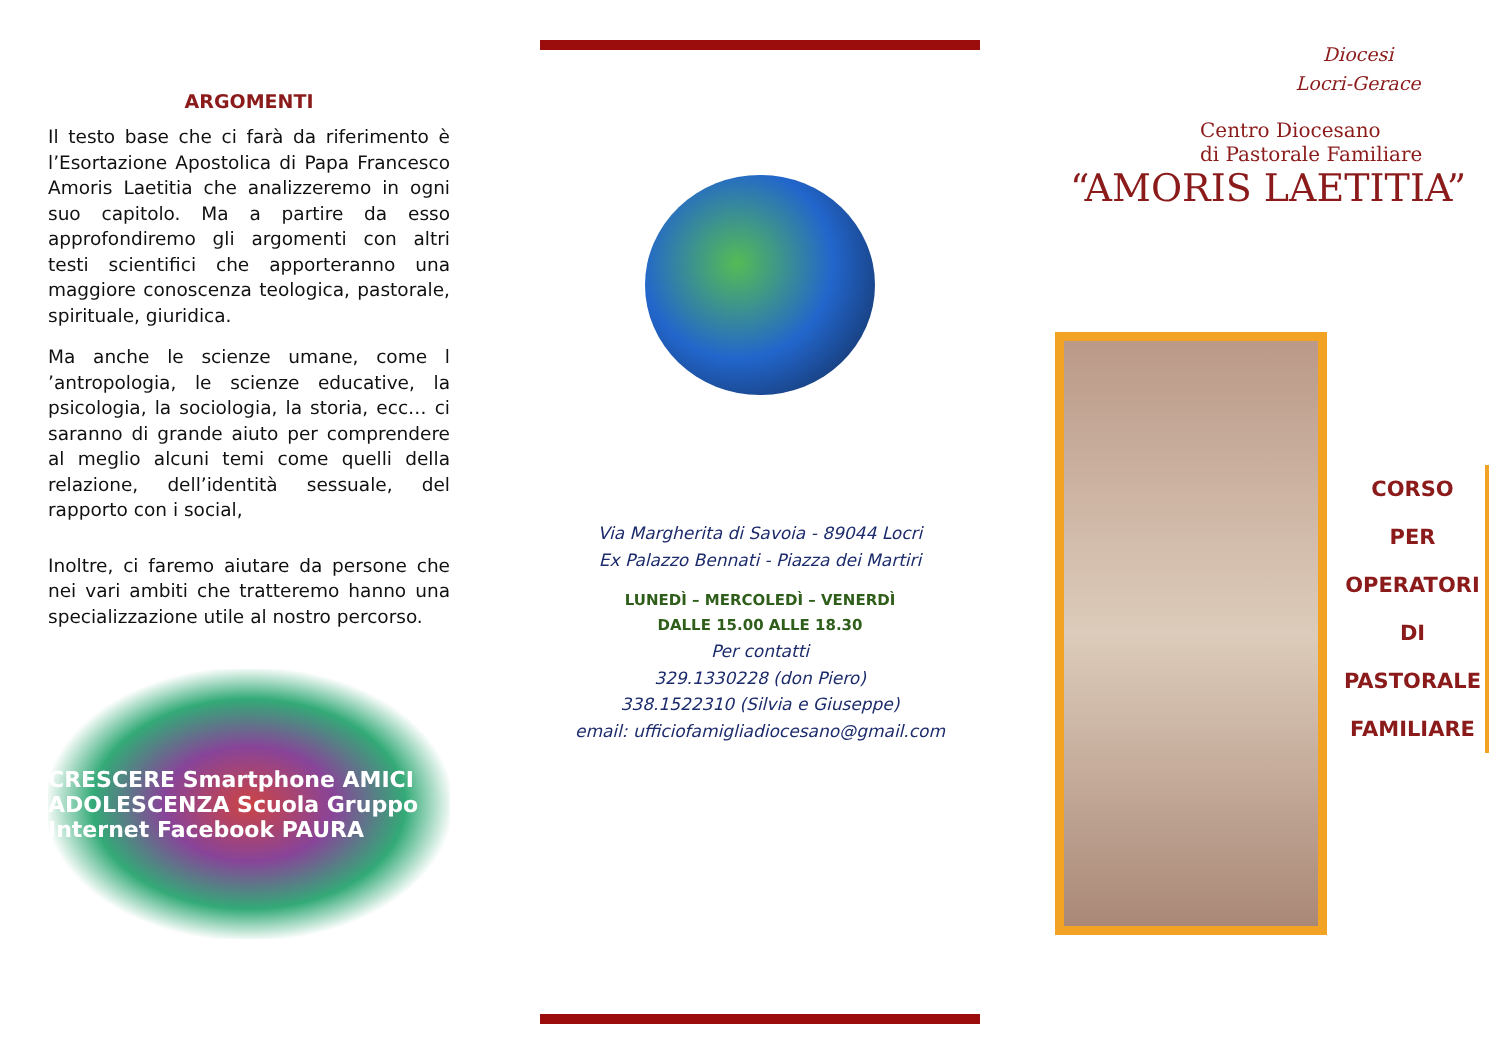ARGOMENTI
Il testo base che ci farà da riferimento è l’Esortazione Apostolica di Papa Francesco Amoris Laetitia che analizzeremo in ogni suo capitolo. Ma a partire da esso approfondiremo gli argomenti con altri testi scientifici che apporteranno una maggiore conoscenza teologica, pastorale, spirituale, giuridica.
Ma anche le scienze umane, come l ’antropologia, le scienze educative, la psicologia, la sociologia, la storia, ecc… ci saranno di grande aiuto per comprendere al meglio alcuni temi come quelli della relazione, dell’identità sessuale, del rapporto con i social,
Inoltre, ci faremo aiutare da persone che nei vari ambiti che tratteremo hanno una specializzazione utile al nostro percorso.
CRESCERE Smartphone AMICI ADOLESCENZA Scuola Gruppo Internet Facebook PAURA
Via Margherita di Savoia - 89044 Locri
Ex Palazzo Bennati - Piazza dei Martiri
LUNEDÌ – MERCOLEDÌ – VENERDÌ
DALLE 15.00 ALLE 18.30
Per contatti
329.1330228 (don Piero)
338.1522310 (Silvia e Giuseppe)
email: ufficiofamigliadiocesano@gmail.com
Diocesi
Locri-Gerace
Centro Diocesano
di Pastorale Familiare
“AMORIS LAETITIA”
CORSO
PER
OPERATORI
DI
PASTORALE
FAMILIARE